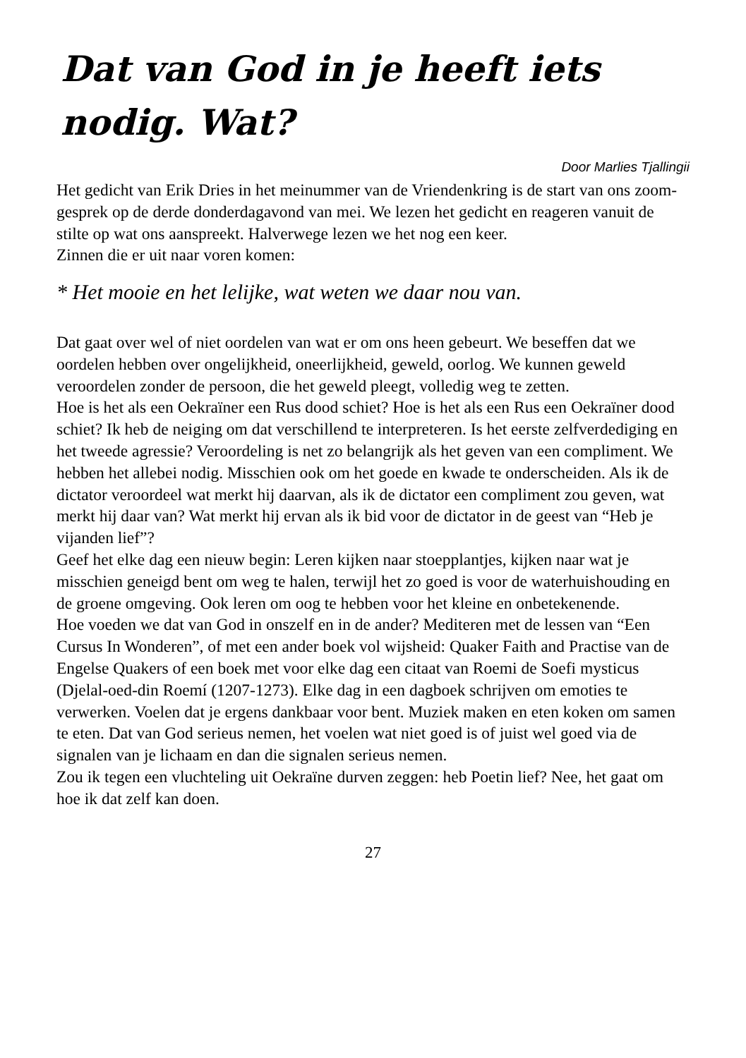Dat van God in je heeft iets nodig. Wat?
Door Marlies Tjallingii
Het gedicht van Erik Dries in het meinummer van de Vriendenkring is de start van ons zoom-gesprek op de derde donderdagavond van mei. We lezen het gedicht en reageren vanuit de stilte op wat ons aanspreekt. Halverwege lezen we het nog een keer.
Zinnen die er uit naar voren komen:
* Het mooie en het lelijke, wat weten we daar nou van.
Dat gaat over wel of niet oordelen van wat er om ons heen gebeurt. We beseffen dat we oordelen hebben over ongelijkheid, oneerlijkheid, geweld, oorlog. We kunnen geweld veroordelen zonder de persoon, die het geweld pleegt, volledig weg te zetten.
Hoe is het als een Oekraïner een Rus dood schiet? Hoe is het als een Rus een Oekraïner dood schiet? Ik heb de neiging om dat verschillend te interpreteren. Is het eerste zelfverdediging en het tweede agressie? Veroordeling is net zo belangrijk als het geven van een compliment. We hebben het allebei nodig. Misschien ook om het goede en kwade te onderscheiden. Als ik de dictator veroordeel wat merkt hij daarvan, als ik de dictator een compliment zou geven, wat merkt hij daar van? Wat merkt hij ervan als ik bid voor de dictator in de geest van “Heb je vijanden lief”?
Geef het elke dag een nieuw begin: Leren kijken naar stoepplantjes, kijken naar wat je misschien geneigd bent om weg te halen, terwijl het zo goed is voor de waterhuishouding en de groene omgeving. Ook leren om oog te hebben voor het kleine en onbetekenende.
Hoe voeden we dat van God in onszelf en in de ander? Mediteren met de lessen van “Een Cursus In Wonderen”, of met een ander boek vol wijsheid: Quaker Faith and Practise van de Engelse Quakers of een boek met voor elke dag een citaat van Roemi de Soefi mysticus (Djelal-oed-din Roemí (1207-1273). Elke dag in een dagboek schrijven om emoties te verwerken. Voelen dat je ergens dankbaar voor bent. Muziek maken en eten koken om samen te eten. Dat van God serieus nemen, het voelen wat niet goed is of juist wel goed via de signalen van je lichaam en dan die signalen serieus nemen.
Zou ik tegen een vluchteling uit Oekraïne durven zeggen: heb Poetin lief? Nee, het gaat om hoe ik dat zelf kan doen.
27